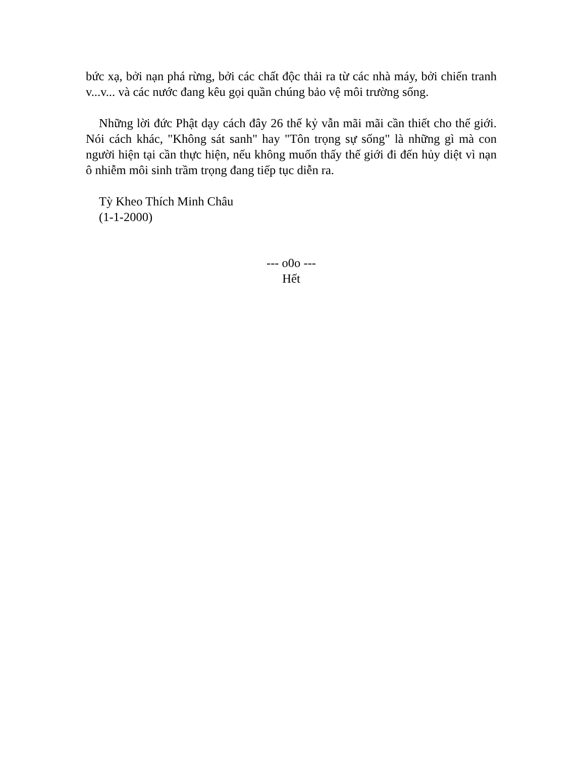bức xạ, bởi nạn phá rừng, bởi các chất độc thải ra từ các nhà máy, bởi chiến tranh v...v... và các nước đang kêu gọi quần chúng bảo vệ môi trường sống.
Những lời đức Phật dạy cách đây 26 thế kỷ vẫn mãi mãi cần thiết cho thế giới. Nói cách khác, "Không sát sanh" hay "Tôn trọng sự sống" là những gì mà con người hiện tại cần thực hiện, nếu không muốn thấy thế giới đi đến hủy diệt vì nạn ô nhiễm môi sinh trầm trọng đang tiếp tục diễn ra.
Tỳ Kheo Thích Minh Châu
(1-1-2000)
--- o0o ---
Hết